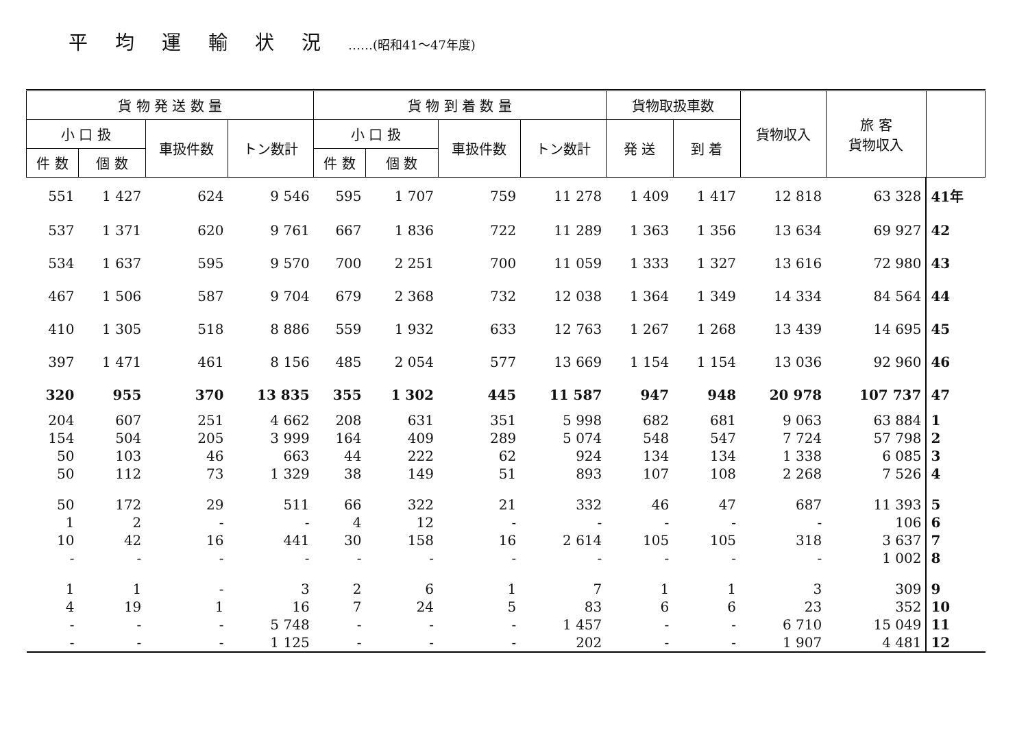平均運輸状況……(昭和41〜47年度)
| 貨 物 発 送 数 量 | | | | 貨 物 到 着 数 量 | | | | 貨物取扱車数 | | 貨物収入 | 旅 客 貨物収入 | |
| --- | --- | --- | --- | --- | --- | --- | --- | --- | --- | --- | --- | --- |
| 小 口 扱 | | 車扱件数 | トン数計 | 小 口 扱 | | 車扱件数 | トン数計 | 発 送 | 到 着 | | | |
| 件 数 | 個 数 | | | 件 数 | 個 数 | | | | | | | |
| 551 | 1 427 | 624 | 9 546 | 595 | 1 707 | 759 | 11 278 | 1 409 | 1 417 | 12 818 | 63 328 | 41年 |
| 537 | 1 371 | 620 | 9 761 | 667 | 1 836 | 722 | 11 289 | 1 363 | 1 356 | 13 634 | 69 927 | 42 |
| 534 | 1 637 | 595 | 9 570 | 700 | 2 251 | 700 | 11 059 | 1 333 | 1 327 | 13 616 | 72 980 | 43 |
| 467 | 1 506 | 587 | 9 704 | 679 | 2 368 | 732 | 12 038 | 1 364 | 1 349 | 14 334 | 84 564 | 44 |
| 410 | 1 305 | 518 | 8 886 | 559 | 1 932 | 633 | 12 763 | 1 267 | 1 268 | 13 439 | 14 695 | 45 |
| 397 | 1 471 | 461 | 8 156 | 485 | 2 054 | 577 | 13 669 | 1 154 | 1 154 | 13 036 | 92 960 | 46 |
| 320 | 955 | 370 | 13 835 | 355 | 1 302 | 445 | 11 587 | 947 | 948 | 20 978 | 107 737 | 47 |
| 204 | 607 | 251 | 4 662 | 208 | 631 | 351 | 5 998 | 682 | 681 | 9 063 | 63 884 | 1 |
| 154 | 504 | 205 | 3 999 | 164 | 409 | 289 | 5 074 | 548 | 547 | 7 724 | 57 798 | 2 |
| 50 | 103 | 46 | 663 | 44 | 222 | 62 | 924 | 134 | 134 | 1 338 | 6 085 | 3 |
| 50 | 112 | 73 | 1 329 | 38 | 149 | 51 | 893 | 107 | 108 | 2 268 | 7 526 | 4 |
| 50 | 172 | 29 | 511 | 66 | 322 | 21 | 332 | 46 | 47 | 687 | 11 393 | 5 |
| 1 | 2 | - | - | 4 | 12 | - | - | - | - | - | 106 | 6 |
| 10 | 42 | 16 | 441 | 30 | 158 | 16 | 2 614 | 105 | 105 | 318 | 3 637 | 7 |
| - | - | - | - | - | - | - | - | - | - | - | 1 002 | 8 |
| 1 | 1 | - | 3 | 2 | 6 | 1 | 7 | 1 | 1 | 3 | 309 | 9 |
| 4 | 19 | 1 | 16 | 7 | 24 | 5 | 83 | 6 | 6 | 23 | 352 | 10 |
| - | - | - | 5 748 | - | - | - | 1 457 | - | - | 6 710 | 15 049 | 11 |
| - | - | - | 1 125 | - | - | - | 202 | - | - | 1 907 | 4 481 | 12 |